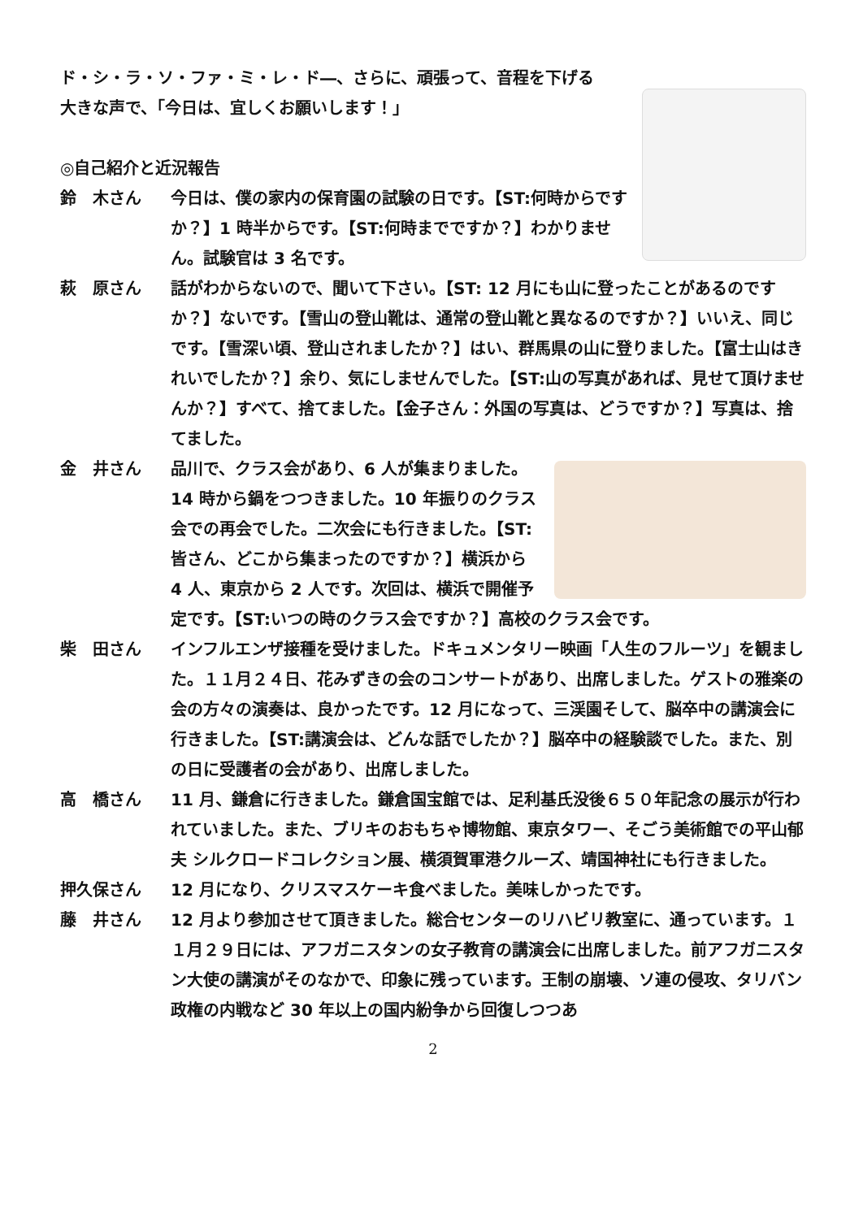ド・シ・ラ・ソ・ファ・ミ・レ・ド―、さらに、頑張って、音程を下げる
大きな声で、「今日は、宜しくお願いします！」
◎自己紹介と近況報告
鈴　木さん 今日は、僕の家内の保育園の試験の日です。【ST:何時からですか？】1 時半からです。【ST:何時までですか？】わかりません。試験官は 3 名です。
萩　原さん 話がわからないので、聞いて下さい。【ST: 12 月にも山に登ったことがあるのですか？】ないです。【雪山の登山靴は、通常の登山靴と異なるのですか？】いいえ、同じです。【雪深い頃、登山されましたか？】はい、群馬県の山に登りました。【富士山はきれいでしたか？】余り、気にしませんでした。【ST:山の写真があれば、見せて頂けませんか？】すべて、捨てました。【金子さん：外国の写真は、どうですか？】写真は、捨てました。
金　井さん 品川で、クラス会があり、6 人が集まりました。14 時から鍋をつつきました。10 年振りのクラス会での再会でした。二次会にも行きました。【ST:皆さん、どこから集まったのですか？】横浜から 4 人、東京から 2 人です。次回は、横浜で開催予定です。【ST:いつの時のクラス会ですか？】高校のクラス会です。
柴　田さん インフルエンザ接種を受けました。ドキュメンタリー映画「人生のフルーツ」を観ました。１１月２４日、花みずきの会のコンサートがあり、出席しました。ゲストの雅楽の会の方々の演奏は、良かったです。12 月になって、三渓園そして、脳卒中の講演会に行きました。【ST:講演会は、どんな話でしたか？】脳卒中の経験談でした。また、別の日に受護者の会があり、出席しました。
高　橋さん 11 月、鎌倉に行きました。鎌倉国宝館では、足利基氏没後６５０年記念の展示が行われていました。また、ブリキのおもちゃ博物館、東京タワー、そごう美術館での平山郁夫 シルクロードコレクション展、横須賀軍港クルーズ、靖国神社にも行きました。
押久保さん 12 月になり、クリスマスケーキ食べました。美味しかったです。
藤　井さん 12 月より参加させて頂きました。総合センターのリハビリ教室に、通っています。１１月２９日には、アフガニスタンの女子教育の講演会に出席しました。前アフガニスタン大使の講演がそのなかで、印象に残っています。王制の崩壊、ソ連の侵攻、タリバン政権の内戦など 30 年以上の国内紛争から回復しつつあ
2